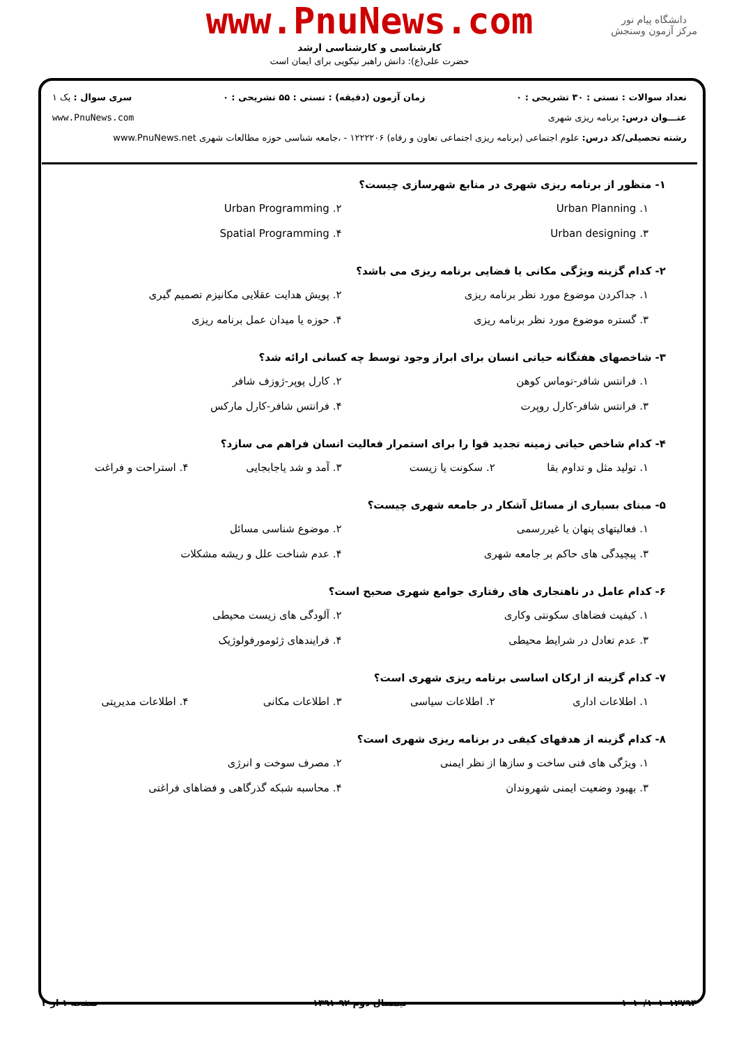دانشگاه پیام نور
مرکز آزمون وسنجش
www.PnuNews.com
کارشناسی و کارشناسی ارشد
حضرت علی(ع): دانش راهبر نیکویی برای ایمان است
تعداد سوالات : تستی : ۳۰ تشریحی : ۰ زمان آزمون (دقیقه) : تستی : ۵۵ تشریحی : ۰ سری سوال : یک ۱
عنـــوان درس: برنامه ریزی شهری www.PnuNews.com
رشته تحصیلی/کد درس: علوم اجتماعی (برنامه ریزی اجتماعی تعاون و رفاه) ۱۲۲۲۲۰۶ - ،جامعه شناسی حوزه مطالعات شهری www.PnuNews.net
۱- منظور از برنامه ریزی شهری در منابع شهرسازی چیست؟
۱. Urban Planning
۲. Urban Programming
۳. Urban designing
۴. Spatial Programming
۲- کدام گزینه ویژگی مکانی یا فضایی برنامه ریزی می باشد؟
۱. جداکردن موضوع مورد نظر برنامه ریزی
۲. پویش هدایت عقلایی مکانیزم تصمیم گیری
۳. گستره موضوع مورد نظر برنامه ریزی
۴. حوزه یا میدان عمل برنامه ریزی
۳- شاخصهای هفتگانه حیاتی انسان برای ابراز وجود توسط چه کسانی ارائه شد؟
۱. فرانتس شافر-توماس کوهن
۲. کارل پوپر-ژوزف شافر
۳. فرانتس شافر-کارل روپرت
۴. فرانتس شافر-کارل مارکس
۴- کدام شاخص حیاتی زمینه تجدید قوا را برای استمرار فعالیت انسان فراهم می سازد؟
۱. تولید مثل و تداوم بقا
۲. سکونت یا زیست
۳. آمد و شد یاجابجایی
۴. استراحت و فراغت
۵- مبنای بسیاری از مسائل آشکار در جامعه شهری چیست؟
۱. فعالیتهای پنهان یا غیررسمی
۲. موضوع شناسی مسائل
۳. پیچیدگی های حاکم بر جامعه شهری
۴. عدم شناخت علل و ریشه مشکلات
۶- کدام عامل در ناهنجاری های رفتاری جوامع شهری صحیح است؟
۱. کیفیت فضاهای سکونتی وکاری
۲. آلودگی های زیست محیطی
۳. عدم تعادل در شرایط محیطی
۴. فرایندهای ژئومورفولوژیک
۷- کدام گزینه از ارکان اساسی برنامه ریزی شهری است؟
۱. اطلاعات اداری
۲. اطلاعات سیاسی
۳. اطلاعات مکانی
۴. اطلاعات مدیریتی
۸- کدام گزینه از هدفهای کیفی در برنامه ریزی شهری است؟
۱. ویژگی های فنی ساخت و سازها از نظر ایمنی
۲. مصرف سوخت و انرژی
۳. بهبود وضعیت ایمنی شهروندان
۴. محاسبه شبکه گذرگاهی و فضاهای فراغتی
۱۰۱۰/۱۰۱۰۱۲۷۹۴ نیمسال دوم ۹۲-۱۳۹۱ صفحه ۱ از ۴